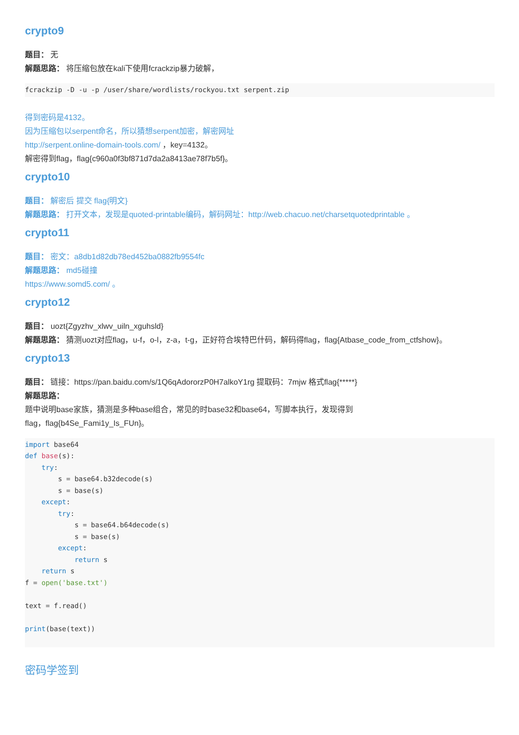crypto9
题目： 无
解题思路： 将压缩包放在kali下使用fcrackzip暴力破解，
fcrackzip -D -u -p /user/share/wordlists/rockyou.txt serpent.zip
得到密码是4132。
因为压缩包以serpent命名，所以猜想serpent加密，解密网址
http://serpent.online-domain-tools.com/ ，key=4132。
解密得到flag，flag{c960a0f3bf871d7da2a8413ae78f7b5f}。
crypto10
题目： 解密后 提交 flag{明文}
解题思路： 打开文本，发现是quoted-printable编码，解码网址：http://web.chacuo.net/charsetquotedprintable 。
crypto11
题目： 密文：a8db1d82db78ed452ba0882fb9554fc
解题思路： md5碰撞
https://www.somd5.com/ 。
crypto12
题目： uozt{Zgyzhv_xlwv_uiln_xguhsld}
解题思路： 猜测uozt对应flag，u-f，o-l，z-a，t-g，正好符合埃特巴什码，解码得flag，flag{Atbase_code_from_ctfshow}。
crypto13
题目： 链接：https://pan.baidu.com/s/1Q6qAdororzP0H7alkoY1rg 提取码：7mjw 格式flag{*****}
解题思路：
题中说明base家族，猜测是多种base组合，常见的时base32和base64，写脚本执行，发现得到
flag，flag{b4Se_Fami1y_Is_FUn}。
import base64
def base(s):
    try:
        s = base64.b32decode(s)
        s = base(s)
    except:
        try:
            s = base64.b64decode(s)
            s = base(s)
        except:
            return s
    return s
f = open('base.txt')

text = f.read()

print(base(text))
密码学签到